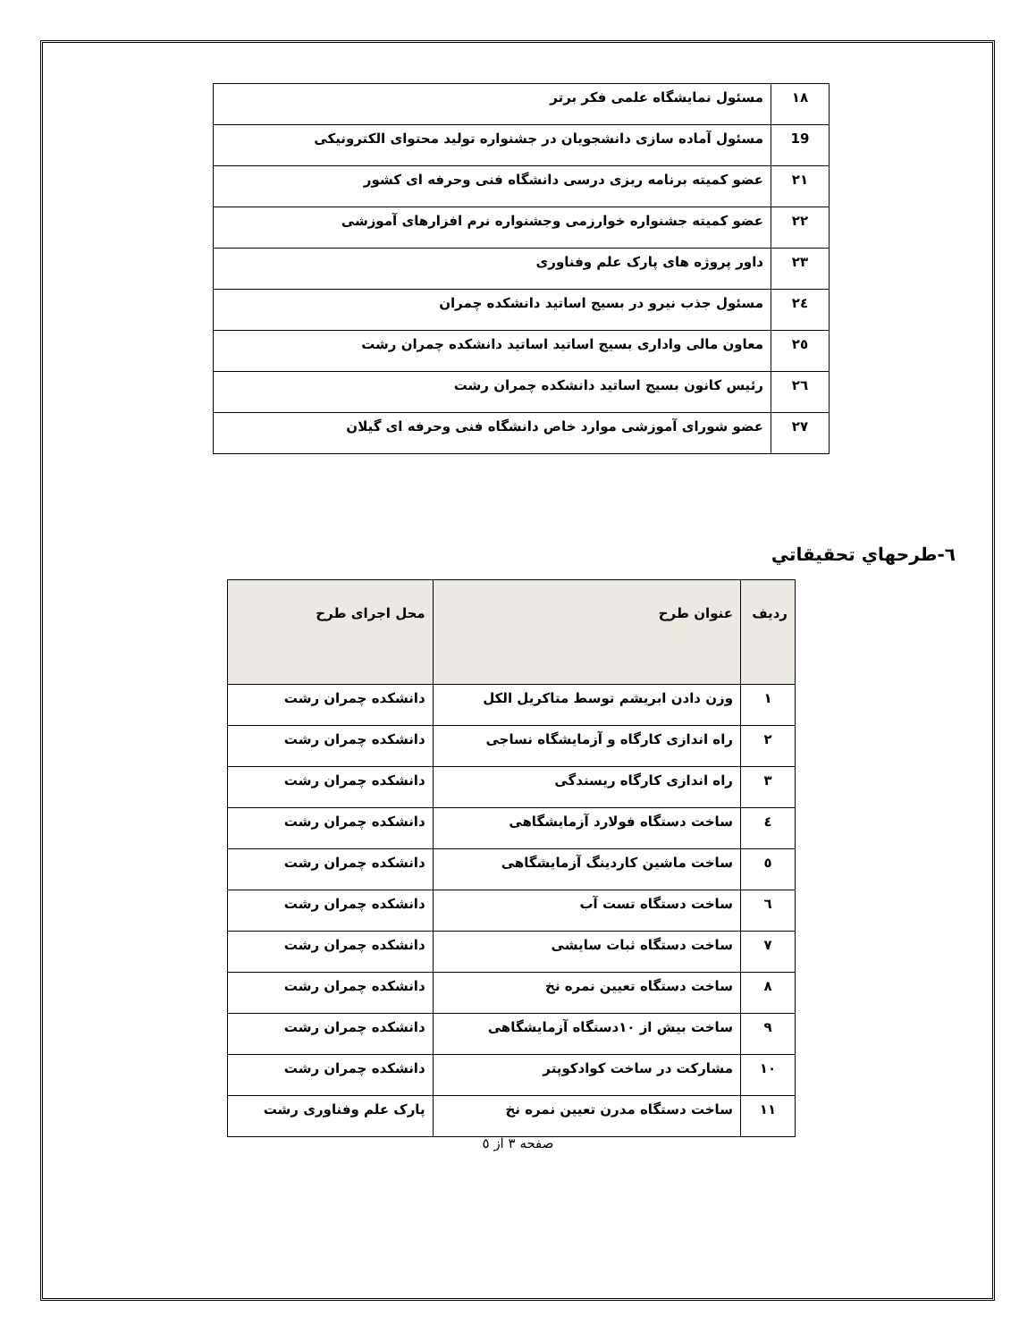| ۱۸ | مسئول نمایشگاه علمی فکر برتر |
| 19 | مسئول آماده سازی دانشجویان در جشنواره تولید محتوای الکترونیکی |
| ۲۱ | عضو کمیته برنامه ریزی درسی دانشگاه فنی وحرفه ای کشور |
| ۲۲ | عضو کمیته جشنواره خوارزمی وجشنواره نرم افزارهای آموزشی |
| ۲۳ | داور پروژه های پارک علم وفناوری |
| ۲٤ | مسئول جذب نیرو در بسیج اساتید دانشکده چمران |
| ۲٥ | معاون مالی واداری بسیج اساتید اساتید دانشکده چمران رشت |
| ۲٦ | رئیس کانون بسیج اساتید دانشکده چمران رشت |
| ۲۷ | عضو شورای آموزشی موارد خاص دانشگاه فنی وحرفه ای گیلان |
٦-طرحهاي تحقيقاتي
| ردیف | عنوان طرح | محل اجرای طرح |
| --- | --- | --- |
| ۱ | وزن دادن ابریشم توسط متاکریل الکل | دانشکده چمران رشت |
| ۲ | راه اندازی کارگاه و آزمایشگاه نساجی | دانشکده چمران رشت |
| ۳ | راه اندازی کارگاه ریسندگی | دانشکده چمران رشت |
| ٤ | ساخت دستگاه فولارد آزمایشگاهی | دانشکده چمران رشت |
| ٥ | ساخت ماشین کاردینگ آزمایشگاهی | دانشکده چمران رشت |
| ٦ | ساخت دستگاه تست آب | دانشکده چمران رشت |
| ۷ | ساخت دستگاه ثبات سایشی | دانشکده چمران رشت |
| ۸ | ساخت دستگاه تعیین نمره نخ | دانشکده چمران رشت |
| ۹ | ساخت بیش از ۱۰دستگاه آزمایشگاهی | دانشکده چمران رشت |
| ۱۰ | مشارکت در ساخت کوادکوپتر | دانشکده چمران رشت |
| ۱۱ | ساخت دستگاه مدرن تعیین نمره نخ | پارک علم وفناوری رشت |
صفحه ۳ از ٥